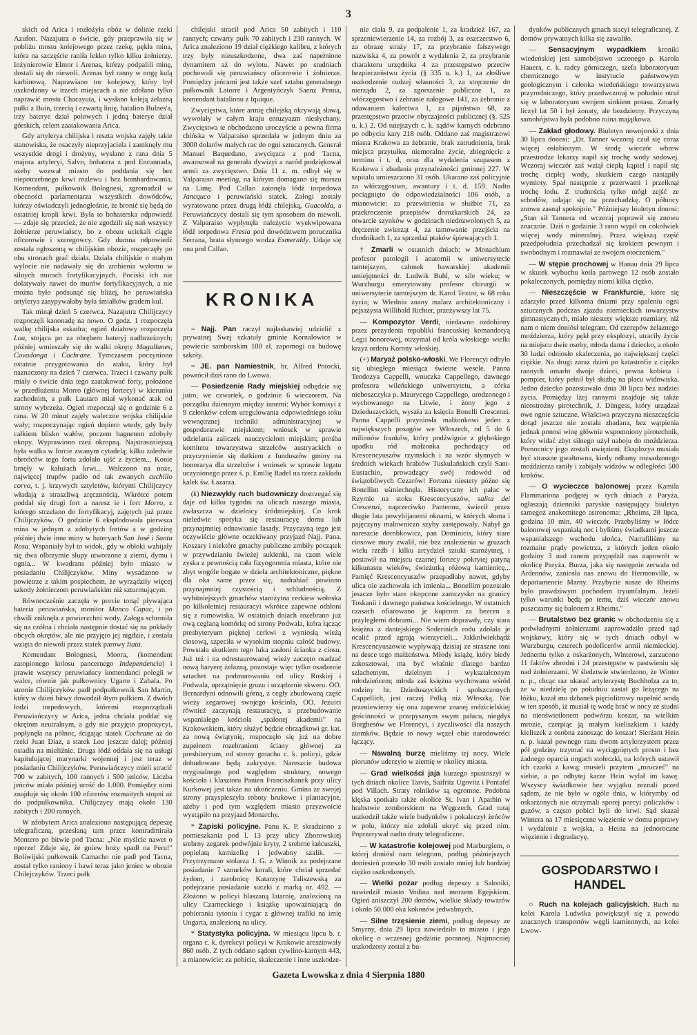3
skich od Arica i rozłożyła obóz w dolinie rzeki Azufon. Nazajutrz o świcie, gdy przeprawiła się w pobliżu mostu kolejowego przez rzekę, pękła mina, która na szczęście raniła lekko tylko kilku żołnierzy. Inżynierowie Elmor i Arenas, którzy podpalili minę, dostali się do niewoli. Arenas był ranny w nogę kulą karbinową. Naprawiano tor kolejowy, który był uszkodzony w trzech miejscach a nie zdołano tylko naprawić mostu Chacayuta, i wysłano koleją żelazną pułki z Buin, trzecią i czwartą linię, batalion Bulnes'a, trzy baterye dział polowych i jedną baterye dział górskich, celem zaatakowania Arica.
Gdy artylerya chilijska i reszta wojska zajęły takie stanowiska, że osaczyły nieprzyjaciela i zamknęły mu wszystkie drogi i drożyny, wysłano z rana dnia 5 majora artyleryi, Salvo, bohatera z pod Encannada, ażeby wezwał miasto do poddania się bez niepotrzebnego krwi rozlewu i bez bombardowania. Komendant, pułkownik Bolognesi, zgromadził w obecności parlamentarza wszystkich dowódców, którzy oświadczyli jednogłośnie, że bronić się będą do ostatniej kropli krwi. Była to bohaterska odpowiedź — zdaje się przecież, że nie zgodzili się nań wszyscy żołnierze peruwiańscy, bo z obozu uciekali ciągle oficerowie i szeregowcy. Gdy dumna odpowiedź została ogłoszoną w chilijskim obozie, rozpoczęły po obu stronach grać działa. Działa chilijskie o małym wylocie nie nadawały się do zrobienia wyłomu w silnych murach fortyfikacyjnych. Pociski ich nie dolatywały nawet do murów fortyfikacyjnych, a nie można było podsunąć się bliżej, bo peruwiańska artylerya zasypywałaby była śmiałków gradem kul.
Tak minął dzień 5 czerwca. Nazajutrz Chilijczycy rozpoczęli kanonadę na nowo. O godz. 1 rozpoczęła walkę chilijska eskadra; ogień działowy rozpoczęła Loa, stojąca po za obrębem bateryj nadbrzeżnych; później wmieszały się do walki okręty Magallanes, Covadonga i Cochrane. Tymczasem poczyniono ostatnie przygotowania do ataku, który był naznaczony na dzień 7 czerwca. Trzeci i czwarty pułk miały o świcie dnia tego zaatakować forty, położone w przedłużeniu Morro (głównej fortecy) w kierunku zachodnim, a pułk Lautaro miał wykonać atak od strony wybrzeża. Ogień rozpoczął się o godzinie 6 z rana. W 20 minut zajęły waleczne wojska chilijskie wały; rozpoczynając ogień dopiero wtedy, gdy były całkiem blisko wałów, poczem bagnetem zdobyły okopy. Wyprawiono rzeź okropną. Najstraszniejszą była walka w forcie zwanym cytadelą; kilku zaledwie obrońców tego fortu zdołało ujść z życiem... Konie brnęły w kałużach krwi... Walczono na noże, najwięcej trupów padło od tak zwanych cuchillo corvo, t. j. krzywych sztyletów, którymi Chilijczycy władają z straszliwą zręcznością. Wkrótce potem poddał się drugi fort a naresz ie i fort Morro, z którego strzelano do fortyfikacyj, zajętych już przez Chilijczyków. O godzinie 6 eksplodowała pierwsza mina w jednym z zdobytych fortów a w godzinę później dwie inne miny w bateryach San José i Santa Rosa. Wspaniały był to widok, gdy w obłoki wzbijały się dwa olbrzymie słupy utworzone z ziemi, dymu i ognia... W kwadrans później było miasto w posiadaniu Chilijczyków. Miny wysadzono w powietrze z takim pospiechem, że wyrządziły więcej szkody żołnierzom peruwiańskim niż szturmującym.
Równocześnie zaczęła w porcie tonąć pływająca bateria peruwiańska, monitor Manco Capac, i po chwili zniknęła z powierzchni wody. Załoga schroniła się na czółna i chciała następnie dostać się na pokłady obcych okrętów, ale nie przyjęto jej nigdzie, i została wzięta do niewoli przez statek parowy Itata.
Komendant Bolognesi, Moora, (komendant zatopionego kolosu pancernego Independencia) i prawie wszyscy peruwiańscy komendanci polegli w walce, równie jak pułkownicy Ugarte i Zabala. Po stronie Chilijczyków padł podpułkownik San Martin, który w dzień bitwy dowodził 4tym pułkiem. Z dwóch łodzi torpedowych, któremi rozporządzali Peruwiańczycy w Arica, jedna chciała poddać się okrętom neutralnym, a gdy nie przyjęto propozycyi, popłynęła na północ, ścigając statek Cochrane aż do rzeki Juan Diaz, a statek Loa jeszcze dalej; później osiadła na mieliźnie. Druga łódź oddała się na usługi kapitulującej marynarki wojennej i jest teraz w posiadaniu Chilijczyków. Peruwiańczycy mieli stracić 700 w zabitych, 100 rannych i 500 jeńców. Liczba jeńców miała później urość do 1.000. Pomiędzy nimi znajduje się około 100 oficerów rozmaitych stopni aż do podpułkownika. Chilijczycy mają około 130 zabitych i 200 rannych.
W zdobytem Arica znaleziono następującą depeszę telegraficzną, przesłaną tam przez kontradmirała Montero po bitwie pod Tacna: „Nie myślcie nawet o oporze! Zdaje się, że gniew boży spadł na Peru!" Boliwijski pułkownik Camacho nie padł pod Tacna, został tylko raniony i bawi teraz jako jeniec w obozie Chilejczyków. Trzeci pułk
chilejski stracił pod Arica 50 zabitych i 110 rannych; czwarty pułk 70 zabitych i 230 rannych. W Arica znaleziono 19 dział ciężkiego kalibru, z których trzy były nieuszkodzone, dwa zaś napełnione dynamitem aż do wylotu. Nawet po studniach pochowali się peruwiańscy oficerowie i żołnierze. Pomiędzy jeńcami jest także szef sztabu generalnego pułkownik Latorre i Argentyńczyk Saenz Penna, komendant batalionu z Iquique.
Zwycięstwa, które armię chilejską okrywają sławą, wywołały w całym kraju entuzyazm niesłychany. Zwycięstwa te obchodzono uroczyście a pewna firma chińska w Valparaiso sprzedała w jednym dniu za 3000 dolarów małych rac do ogni sztucznych. Generał Manuel Baquedano, zwycięzca z pod Tacna, awansował na generała dywizyi a naród podziękował armii za zwycięstwo. Dnia 11 z. m. odbył się w Valparaiso meeting, na którym domagano się marszu na Limę. Pod Callao zatonęła łódź torpedowa Jancquco i peruwiański statek. Załogi zostały wyratowane przez drugą łódź chilejską, Guacolda, a Peruwiańczycy dostali się tym sposobem do niewoli. Z Valparaiso wypłynęła należycie wyekwipowana łódź torpedowa Fresia pod dowództwem porucznika Serrana, brata słynnego wodza Esmeraldy. Udaje się ona pod Callao.
KRONIKA
= Najj. Pan raczył najłaskawiej udzielić z prywatnej Swej szkatuły gminie Kornalowice w powiecie samborskim 100 zł. zapomogi na budowę szkoły.
= JE. pan Namiestnik, hr. Alfred Potocki, powrócił dziś rano do Lwowa.
— Posiedzenie Rady miejskiej odbędzie się jutro, we czwartek, o godzinie 6 wieczorem. Na porządku dziennym między innemi: Wybór komisyi z 9 członków celem uregulowania odpowiedniego toku wewnętrznej techniki administracyjnej w gospodarstwie miejskiem; wniosek w sprawie udzielania zaliczek nauczycielom miejskim; prośba komitetu towarzystwa strzelców austryackich o przyczynienie się datkiem z funduszów gminy na honorarya dla strzelców i wniosek w sprawie legatu uczynionego przez ś. p. Emilię Radel na rzecz zakładu kalek św. Łazarza.
(k) Niezwykły ruch budowniczy dostrzegać się daje od kilku tygodni na ulicach naszego miasta, zwłaszcza w dzielnicy śródmiejskiej. Co krok nieledwie spotyka się restauracyę domu lub przynajmniej odnawianie fasady. Przyczyną tego jest oczywiście główne oczekiwany przyjazd Najj. Pana. Koszary i niektóre gmachy publiczne zrobiły początek w przywdzianiu świeżej sukienki, na czem wiele zyska z pewnością cała fizyognomia miasta, które nie zbyt wogóle bogate w dzieła architektoniczne, piękne dla oka same przez się, nadrabiać powinno przynajmniej czystością i schludnością. Z wybitniejszych gmachów starożytna cerkiew wołoska po kilkoletniej restauracyi wkrótce zapewne odsłoni się z rumowiska. W ostatnich dniach rozebrano już ową ceglaną komórkę od strony Podwala, która łącząc presbyteryum pięknej cerkwi z wyniosłą wieżą ciosową, szpeciła w wysokim stopniu całość budowy. Powstała skutkiem tego luka zasłoni ścianka z ciosu. Już też i na odrestaurowanej wieży zaczęto osadzać nową baryerę żelazną, pozostaje więc tylko osadzenie sztachet na podmurowaniu od ulicy Ruskiej i Podwala, uprzątnięcie gruzu i urządzenie skweru. OO. Bernardyni odnowili górną, z cegły zbudowaną część wieży zegarowej swojego kościoła, OO. Jezuici również zaczynają restauracyę, a przebudowanie wspaniałego kościoła „spalonej akademii" na Krakowskiem, który służyć będzie obrządkowi gr. kat. za nową świątynię, rozpoczęło się już na dobre zupełnem rozebraniem ściany głównej za presbiteryum, od strony gmachu c. k. policyi, gdzie dobudowane będą zakrystye. Nareszcie budowa oryginalnego pod względem struktury, nowego kościoła i klasztoru Panien Franciszkanek przy ulicy Kurkowej jest także na ukończeniu. Gmina ze swojej strony przyspieszyła roboty brukowe i plantacyjne, ażeby i pod tym względem miasto przyzwoicie wystąpiło na przyjazd Monarchy.
* Zapiski policyjne. Panu K. P. skradziono z pomieszkania pod l. 13 przy ulicy Zborowskiej srebrny zegarek podwójnie kryty, 2 srebrne łańcuszki, popielatą kamizelkę i jedwabny szalik. — Przytrzymano stolarza J. G. z Winnik za podejrzane posiadanie 7 sznurków korali, które chciał sprzedać żydom, i zarobnicę Katarzynę Taliszewską za podejrzane posiadanie suczki z marką nr. 492. — Złożono w policyi blaszaną latarnię, znalezioną na ulicy Czarneckiego i książkę upoważniającą do pobierania tytoniu i cygar z głównej trafiki na imię Ungarta, znalezioną na ulicy.
* Statystyka policyjna. W miesiącu lipcu b. r. organa c. k. dyrekcyi policyi w Krakowie aresztowały 860 osób. Z tych oddano sądom cywilno-karnym 443, a mianowicie: za pobicie, skaleczenie i inne uszkodze-
nie ciała 9, za podpalenie 1, za kradzież 167, za sprzeniewierzenie 14, za rozbój 3, za oszczerstwo 6, za obrazę straży 17, za przybranie fałszywego nazwiska 4, za powrót z wydalenia 2, za przybranie charakteru urzędnika 4 za przestępstwo przeciw bezpieczeństwu życia (§ 335 u. k.) 1, za złośliwe uszkodzenie cudzej własności 3, za stręczenie do nierządu 2, za zgorszenie publiczne 1, za włóczęgostwo i żebranie nałogowe 141, za żebranie z udawaniem kalectwa 1, za pijaństwo 68, za przestępstwo przeciw obyczajności publicznej (§. 525 u. k.) 2. Od tutejszych c. k. sądów karnych odebrano po odbyciu kary 218 osób. Oddano zaś magistratowi miasta Krakowa za żebranie, brak zatrudnienia, brak miejsca przytułku, niemoralne życie, zbiegnięcie z terminu i t. d, oraz dla wydalenia szupasem z Krakowa i zbadania przynależności gminnej 227. W szpitalu umieszczono 31 osób. Ukarano zaś policyjnie za włóczęgostwo, awantury i t. d. 159. Nadto pociągnięto do odpowiedzialności 106 osób, a mianowicie: za przewinienia w służbie 71, za przekroczenie przepisów dorożkarskich 24, za otwarcie szynków w godzinach niedozwolonych 5, za dręczenie zwierząt 4, za tamowanie przejścia na chodnikach 1, za sprzedaż ptaków śpiewających 1.
† Zmarli w ostatnich dniach: w Monachium profesor patologii i anatomii w uniwersytecie tamtejszym, członek bawarskiej akademii umiejętności dr. Ludwik Buhl, w sile wieku; w Wurzburgu emerytowany profesor chirurgii w uniwersytecie tamtejszym dr. Karol Textor, w 68 roku życia; w Wiedniu znany malarz architektoniczny i pejsażysta Willibald Richter, przeżywszy lat 75.
— Kompozytor Verdi, niedawno ozdobiony przez prezydenta republiki francuskiej komandoryą Legii honorowej, otrzymał od króla włoskiego wielki krzyż orderu Korony włoskiej.
(+) Maryaż polsko-włoski. We Florencyi odbyło się ubiegłego miesiąca świetne wesele. Panna Teodozya Cappelli, wnuczka Cappellego, dawnego profesora wileńskiego uniwersytetu, a córka nieboszczyka p. Maurycego Cappellego, urodzonego i wychowanego na Litwie, i żony jego z Dzieduszyckich, wyszła za księcia Bonelli Crescenzi. Panna Cappelli przyniosła małżonkowi jeden z największych posagów we Włoszech, od 5 do 6 milionów franków, który podźwignie z głębokiego upadku ród małżonka pochodzący od Krescencyuszów rzymskich i na wzór słynnych w średnich wiekach hrabiów Tuskulańskich czyli Sant-Eustachio, prowadzący swój rodowód od świątobliwych Cezarów! Fortuna niestety późno się Bonellim uśmiechnęła. Historyczny ich pałac w Rzymie na stoku Krescencyuszów, salita dei Crescenzi, naprzeciwko Panteonu, świecił przez długie lata powybijanemi oknami, w których słoma i pajęczyny malowniczo szyby zastępowały. Nabył go nareszcie dorobkowicz, pan Dominicis, który stare ciosowe mury zwalił, nie bez znalezienia w gruzach wielu rzeźb i kilku arcydzieł sztuki starożytnej, i postawił na miejscu czarnej fortecy pokrytej patyną kilkunastu wieków, świeżutką różową kamienicę... Pamięć Krescencyuszów przepadłaby nawet, gdyby ulica nie zachowała ich imienia... Bonellim pozostało jeszcze było stare okopcone zamczysko na granicy Toskanii i dawnego państwa kościelnego. W ostatnich czasach ofiarowano je kupcom za bezcen z przyległemi dobrami... Nie wiem doprawdy, czy stara księżna z dantejskiego Soderinich rodu zdołała je ocalić przed zgrają wierzycieli... Jakkolwiekbądź Krescencyuszowie wypływają dzisiaj ze straszne toni na desce tego małżeństwa. Młody książę, który biedy zakosztował, ma być właśnie dlatego bardzo szlachetnym, dzielnym i wykształconym młodzieńcem; młoda zaś księżna wychowana wśród rodziny hr. Dzieduszyckich i spolszczonych Cappellich, jest raczej Polką niż Włoszką. Nie przeniewierzy się ona zapewne znanej rodzicielskiej gościnności w przepysznym swym pałacu, niegdyś Borghesów we Florencyi, i życzliwości dla naszych ziomków. Będzie to nowy węzeł obie narodowości łączący.
— Nawalną burzę mieliśmy tej nocy. Wiele piorunów uderzyło w ziemię w okolicy miasta.
— Grad wielkości jaja kurzego spustoszył w tych dniach okolice Tarvis, Saifritz Ugovitz i Pontafel pod Villach. Straty rolników są ogromne. Podobna klęska spotkała także okolice St. Ivan i Apathin w hrabstwie zomborskiem na Węgrzech. Grad tutaj uszkodził także wiele budynków i pokaleczył żeńców w polu, którzy nie zdołali ukryć się przed nim. Poprzerywał nadto druty telegraficzne.
— W katastrofie kolejowej pod Marburgiem, o której doniósł nam telegram, podług późniejszych doniesień przeszło 30 osób zostało mniej lub bardziej ciężko uszkodzonych.
— Wielki pożar podług depeszy z Saloniki, nawiedził miasto Vodina nad morzem Egejskiem. Ogień zniszczył 200 domów, wielkie składy towarów i około 50.000 oka kokonów jedwabnych.
— Silne trzęsienie ziemi, podług depeszy ze Smyrny, dnia 29 lipca nawiedziło to miasto i jego okolicę o wczesnej godzinie porannej. Najmocniej uszkodzony został z bu-
dynków publicznych gmach stacyi telegraficznej. Z domów prywatnych kilka się zawaliło.
— Sensacyjnym wypadkiem kroniki wiedeńskiej jest samobójstwo uczonego p. Karola Hauera, c. k. radcy górniczego, szefa laboratoryum chemicznego w instytucie państwowym geologicznym i członka wiedeńskiego towarzystwa przyrodniczego, który przedwczoraj w południe otruł się w laboratoryum swojem sinkiem potasu. Zmarły liczył lat 50 i był żonaty, ale bezdzietny. Przyczyną samobójstwa była podobno ruina majątkowa.
— Zakład głodowy. Biuletyn nowojorski z dnia 30 lipca donosi: „Dr. Tanner wczoraj czuł się coraz więcej osłabionym. W środę wieczór wbrew przestrodze lekarzy napił się trochę wody sodowej. Wczoraj wieczór zaś wziął ciepłą kąpiel i napił się trochę ciepłej wody, skutkiem czego nastąpiły wymioty. Spał następnie z przerwami i przełknął trochę lodu. Z trudnością tylko mógł zejść ze schodów, udając się na przechadzkę. O północy znowu zasnął spokojnie." Późniejszy biuletyn donosi: „Stan sił Tannera od wczoraj poprawił się znowu znacznie. Dziś o godzinie 3 rano wypił on cokolwiek więcej wody mineralnej. Przez większą część przedpołudnia przechadzał się krokiem pewnym i swobodnym i rozmawiał ze swojem otoczeniem."
— W stępie prochowej w Hanau dnia 29 lipca w skutek wybuchu kotła parowego 12 osób zostało pokaleczonych, pomiędzy niemi kilka ciężko.
— Nieszczęście w Frankfurcie, które się zdarzyło przed kilkoma dniami przy spaleniu ogni sztucznych podczas zjazdu niemieckich towarzystw gimnastycznych, miało niestety większe rozmiary, niż nam o niem doniósł telegram. Od czerepów żelaznego moździerza, który pękł przy eksplozyi, utraciły życie na miejscu dwie osoby, młoda dama i dziecko, a około 30 ludzi odniosło skaleczenia, po największej części ciężkie. Na drugi zaraz dzień po katastrofie z ciężko rannych umarło dwoje dzieci, pewna kobieta i pompier, który pełnił był służbę na placu widowiska. Jedno dziecko pozostawało dnia 30 lipca bez nadziei życia. Pomiędzy lżej rannymi znajduje się także nieostrożny pirotechnik, J. Düngess, który urządzał owe ognie sztuczne. Właściwa przyczyna nieszczęścia dotąd jeszcze nie została zbadana, bez wątpienia jednak ponosi winę głównie wspomniony pirotechnik, który widać zbyt silnego użył naboju do moździerza. Pomocnicy jego zostali uwięzieni. Eksplozya musiała być straszne gwałtowna, kiedy odłamy rozsadzonego moździerza raniły i zabijały widzów w odległości 500 kroków.
— O wycieczce balonowej przez Kamila Flammariona podjętej w tych dniach z Paryża, ogłaszają dzienniki paryskie następujący biuletyn samegoż znakomitego astronoma: „Rheims, 28 lipca, godzina 10 min. 40 wieczór. Przebyliśmy w łódce balonowej wspaniałą noc i byliśmy świadkami jeszcze wspanialszego wschodu słońca. Natrafiliśmy na rozmaite prądy powietrza, z których jeden około godziny 3 nad ranem przypędził nas napowrót w okolicę Paryża. Burza, jaka się następnie zerwała od Ardennów, zaniosła nas znowu do Hermonville, w departamencie Marny. Przybycie nasze do Rheims było prawdziwym pochodem tryumfalnym. Jeżeli tylko warunki będą po temu, dziś wieczór znowu puszczamy się balonem z Rheims."
— Brutalstwo bez granic w obchodzeniu się z podwładnymi żołnierzami zaprowadziło przed sąd wojskowy, który się w tych dniach odbył w Wurzburgu, czterech podoficerów armii niemieckiej. Jednemu tylko z oskarżonych, Winterowi, zarzucono 11 faktów zbrodni i 24 przestępstw w pastwieniu się nad żołnierzami. W śledztwie stwierdzono, że Winter n. p., chcąc raz ukarać artylerzystę Buchholza za to, że w niedzielę po południu zastał go leżącego na łóżku, kazał mu dzbanek pięciolitrowy napełnić wodą w ten sposób, iż musiał tę wodę brać w nocy ze studni na nieoświetlonem podwórzu koszar, na wielkim mrozie, czerpiąc ją małym kieliszkiem i każdy kieliszek z osobna zanosząc do koszar! Sierżant Hein n. p. kazał pewnego razu dwom artylerzystom przez pół godziny trzymać na wyciągniętych prosto i bez żadnego oparcia nogach stołeczki, na których ustawił ich czarki z kawą; musieli przytem „mruczeć" na siebie, a po odbytej karze Hein wylał im kawę. Wszyscy świadkowie bez wyjątku zeznali przed sądem, że nie było w ogóle dnia, w którymby od oskarżonych nie otrzymali sporej porcyi policzków i guzów, a często pobici byli do krwi. Sąd skazał Wintera na 17 miesięczne więzienie w domu poprawy i wydalenie z wojska, a Heina na jednoroczne więzienie i degradacyę.
GOSPODARSTWO I HANDEL
○ Ruch na kolejach galicyjskich. Ruch na kolei Karola Ludwika powiększył się z powodu znacznych transportów węgli kamiennych, na kolei Lwow-
Gazeta Lwowska z dnia 4 Sierpnia 1880